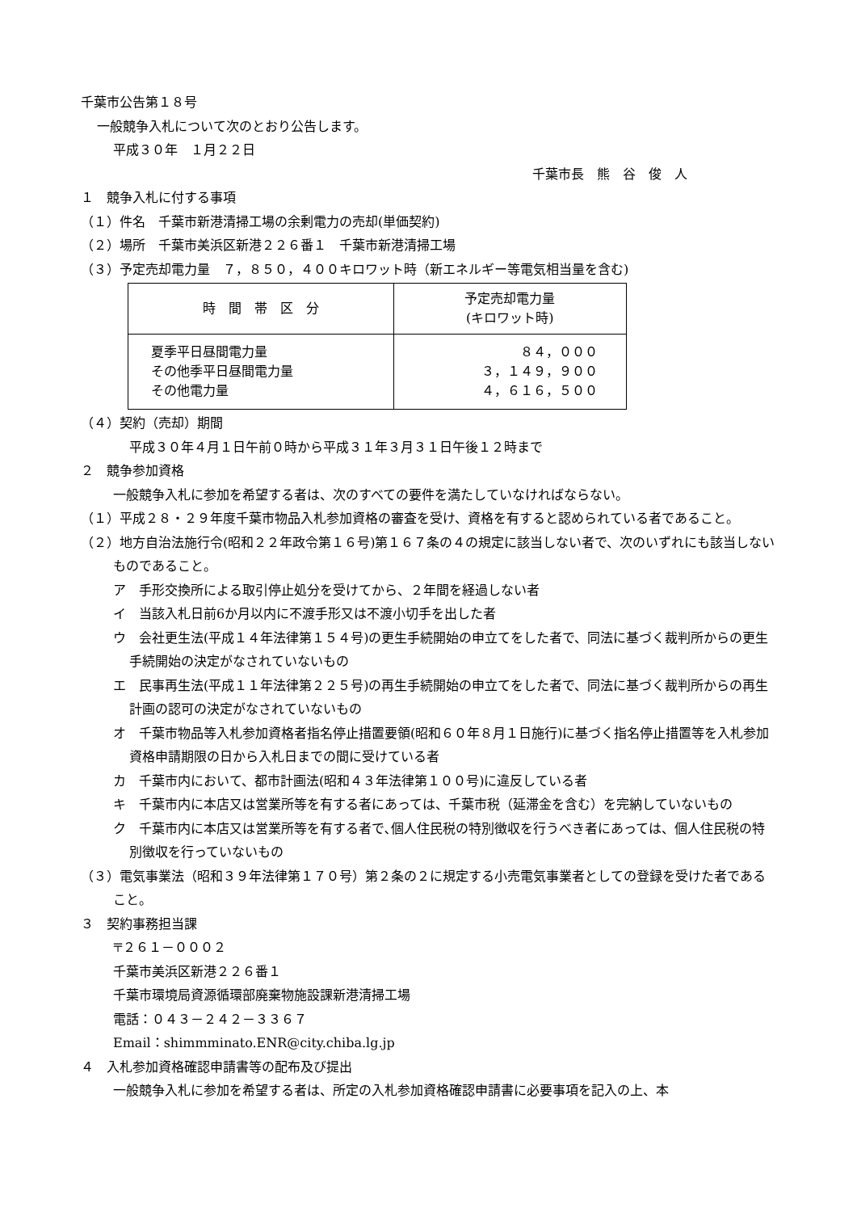千葉市公告第１８号
一般競争入札について次のとおり公告します。
平成３０年　１月２２日
千葉市長　熊　谷　俊　人
１　競争入札に付する事項
（１）件名　千葉市新港清掃工場の余剰電力の売却(単価契約)
（２）場所　千葉市美浜区新港２２６番１　千葉市新港清掃工場
（３）予定売却電力量　７，８５０，４００キロワット時（新エネルギー等電気相当量を含む)
| 時 間 帯 区 分 | 予定売却電力量 (キロワット時) |
| --- | --- |
| 夏季平日昼間電力量 その他季平日昼間電力量 その他電力量 | ８４，０００ ３，１４９，９００ ４，６１６，５００ |
（４）契約（売却）期間
平成３０年４月１日午前０時から平成３１年３月３１日午後１２時まで
２　競争参加資格
一般競争入札に参加を希望する者は、次のすべての要件を満たしていなければならない。
（１）平成２８・２９年度千葉市物品入札参加資格の審査を受け、資格を有すると認められている者であること。
（２）地方自治法施行令(昭和２２年政令第１６号)第１６７条の４の規定に該当しない者で、次のいずれにも該当しないものであること。
ア　手形交換所による取引停止処分を受けてから、２年間を経過しない者
イ　当該入札日前6か月以内に不渡手形又は不渡小切手を出した者
ウ　会社更生法(平成１４年法律第１５４号)の更生手続開始の申立てをした者で、同法に基づく裁判所からの更生手続開始の決定がなされていないもの
エ　民事再生法(平成１１年法律第２２５号)の再生手続開始の申立てをした者で、同法に基づく裁判所からの再生計画の認可の決定がなされていないもの
オ　千葉市物品等入札参加資格者指名停止措置要領(昭和６０年８月１日施行)に基づく指名停止措置等を入札参加資格申請期限の日から入札日までの間に受けている者
カ　千葉市内において、都市計画法(昭和４３年法律第１００号)に違反している者
キ　千葉市内に本店又は営業所等を有する者にあっては、千葉市税（延滞金を含む）を完納していないもの
ク　千葉市内に本店又は営業所等を有する者で､個人住民税の特別徴収を行うべき者にあっては、個人住民税の特別徴収を行っていないもの
（３）電気事業法（昭和３９年法律第１７０号）第２条の２に規定する小売電気事業者としての登録を受けた者であること。
３　契約事務担当課
〒２６１－０００２
千葉市美浜区新港２２６番１
千葉市環境局資源循環部廃棄物施設課新港清掃工場
電話：０４３－２４２－３３６７
Email：shimmminato.ENR@city.chiba.lg.jp
４　入札参加資格確認申請書等の配布及び提出
一般競争入札に参加を希望する者は、所定の入札参加資格確認申請書に必要事項を記入の上、本